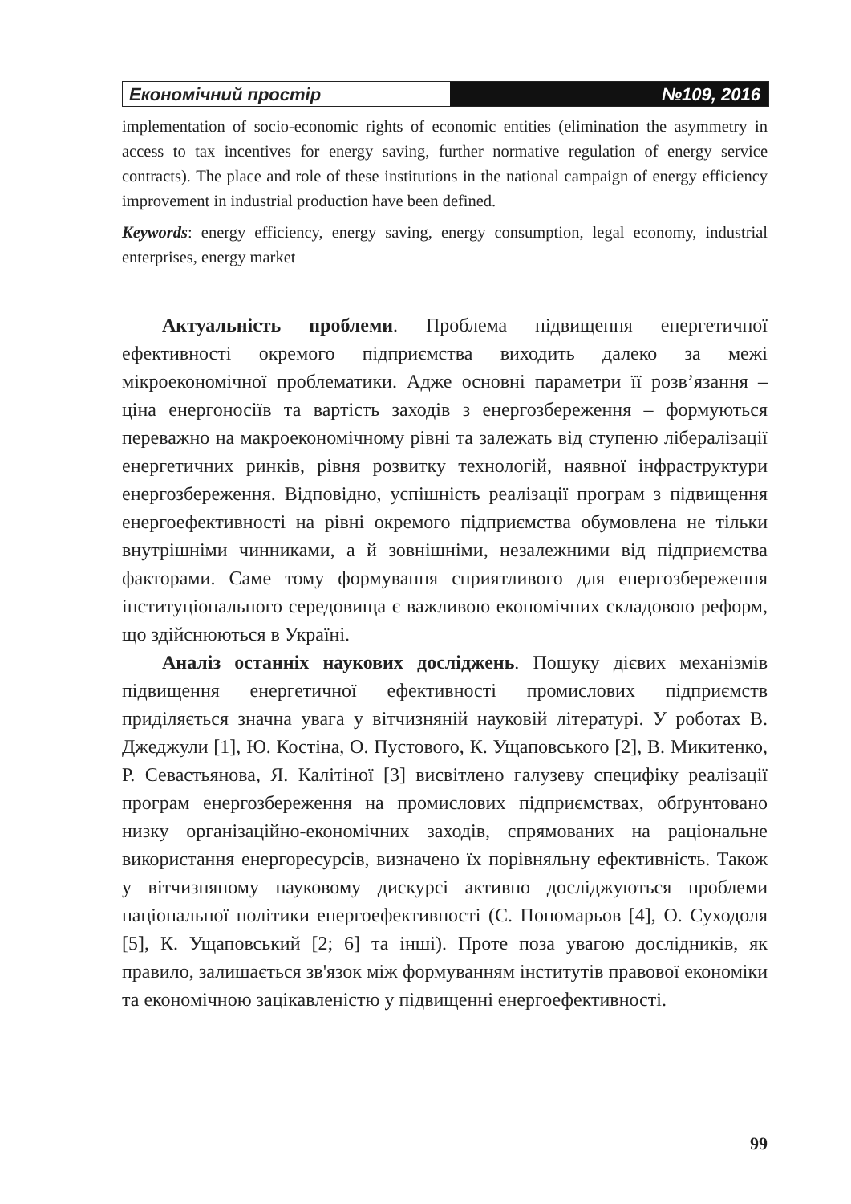Економічний простір №109, 2016
implementation of socio-economic rights of economic entities (elimination the asymmetry in access to tax incentives for energy saving, further normative regulation of energy service contracts). The place and role of these institutions in the national campaign of energy efficiency improvement in industrial production have been defined.
Keywords: energy efficiency, energy saving, energy consumption, legal economy, industrial enterprises, energy market
Актуальність проблеми. Проблема підвищення енергетичної ефективності окремого підприємства виходить далеко за межі мікроекономічної проблематики. Адже основні параметри її розв’язання – ціна енергоносіїв та вартість заходів з енергозбереження – формуються переважно на макроекономічному рівні та залежать від ступеню лібералізації енергетичних ринків, рівня розвитку технологій, наявної інфраструктури енергозбереження. Відповідно, успішність реалізації програм з підвищення енергоефективності на рівні окремого підприємства обумовлена не тільки внутрішніми чинниками, а й зовнішніми, незалежними від підприємства факторами. Саме тому формування сприятливого для енергозбереження інституціонального середовища є важливою економічних складовою реформ, що здійснюються в Україні.
Аналіз останніх наукових досліджень. Пошуку дієвих механізмів підвищення енергетичної ефективності промислових підприємств приділяється значна увага у вітчизняній науковій літературі. У роботах В. Джеджули [1], Ю. Костіна, О. Пустового, К. Ущаповського [2], В. Микитенко, Р. Севастьянова, Я. Калітіної [3] висвітлено галузеву специфіку реалізації програм енергозбереження на промислових підприємствах, обґрунтовано низку організаційно-економічних заходів, спрямованих на раціональне використання енергоресурсів, визначено їх порівняльну ефективність. Також у вітчизняному науковому дискурсі активно досліджуються проблеми національної політики енергоефективності (С. Пономарьов [4], О. Суходоля [5], К. Ущаповський [2; 6] та інші). Проте поза увагою дослідників, як правило, залишається зв'язок між формуванням інститутів правової економіки та економічною зацікавленістю у підвищенні енергоефективності.
99